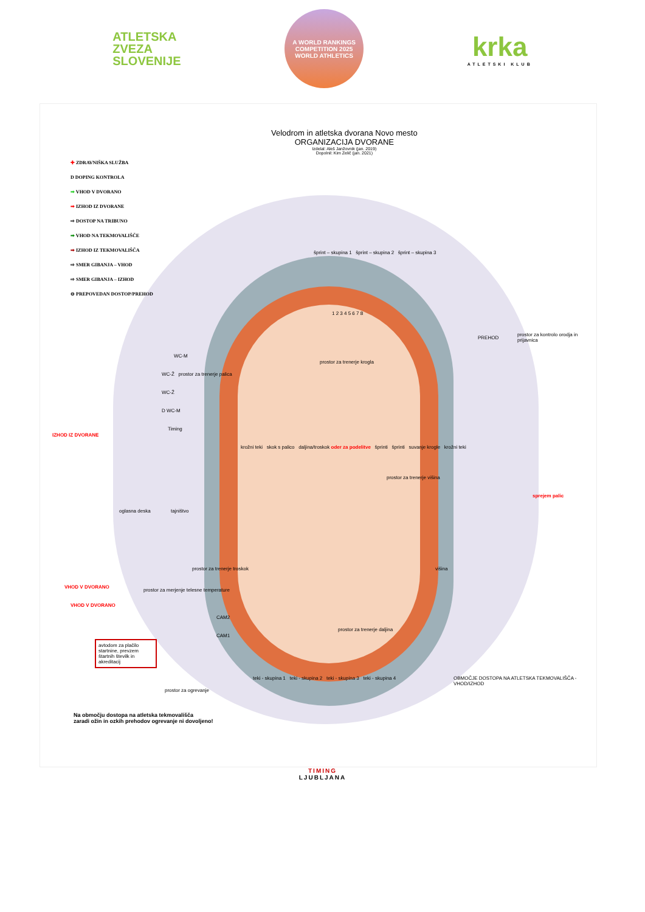ATLETSKA
ZVEZA
SLOVENIJE
A WORLD RANKINGS COMPETITION 2025
WORLD ATHLETICS
krka
ATLETSKI KLUB
Velodrom in atletska dvorana Novo mesto
ORGANIZACIJA DVORANE
Izdelal: Aleš Janžovnik (jan. 2019)
Dopolnil: Kim Zelič (jan. 2021)
✚ ZDRAVNIŠKA SLUŽBA
D DOPING KONTROLA
➡ VHOD V DVORANO
➡ IZHOD IZ DVORANE
⇨ DOSTOP NA TRIBUNO
➡ VHOD NA TEKMOVALIŠČE
➡ IZHOD IZ TEKMOVALIŠČA
⇨ SMER GIBANJA – VHOD
⇨ SMER GIBANJA – IZHOD
⊖ PREPOVEDAN DOSTOP/PREHOD
šprint – skupina 1 šprint – skupina 2 šprint – skupina 3
1 2 3 4 5 6 7 8
PREHOD
prostor za kontrolo orodja in prijavnica
WC-M
WC-Ž prostor za trenerje palica
WC-Ž
D WC-M
prostor za trenerje krogla
IZHOD IZ DVORANE
Timing
krožni teki skok s palico daljina/troskok oder za podelitve šprinti šprinti suvanje krogle krožni teki
prostor za trenerje višina
oglasna deska tajništvo
sprejem palic
višina
prostor za trenerje troskok
VHOD V DVORANO
prostor za merjenje telesne temperature
VHOD V DVORANO
CAM2
CAM1
prostor za trenerje daljina
avtodom za plačilo startnine, prevzem štartnih številk in akreditacij
teki - skupina 1 teki - skupina 2 teki - skupina 3 teki - skupina 4
prostor za ogrevanje
OBMOČJE DOSTOPA NA ATLETSKA TEKMOVALIŠČA - VHOD/IZHOD
Na območju dostopa na atletska tekmovališča
zaradi ožin in ozkih prehodov ogrevanje ni dovoljeno!
TIMING
LJUBLJANA